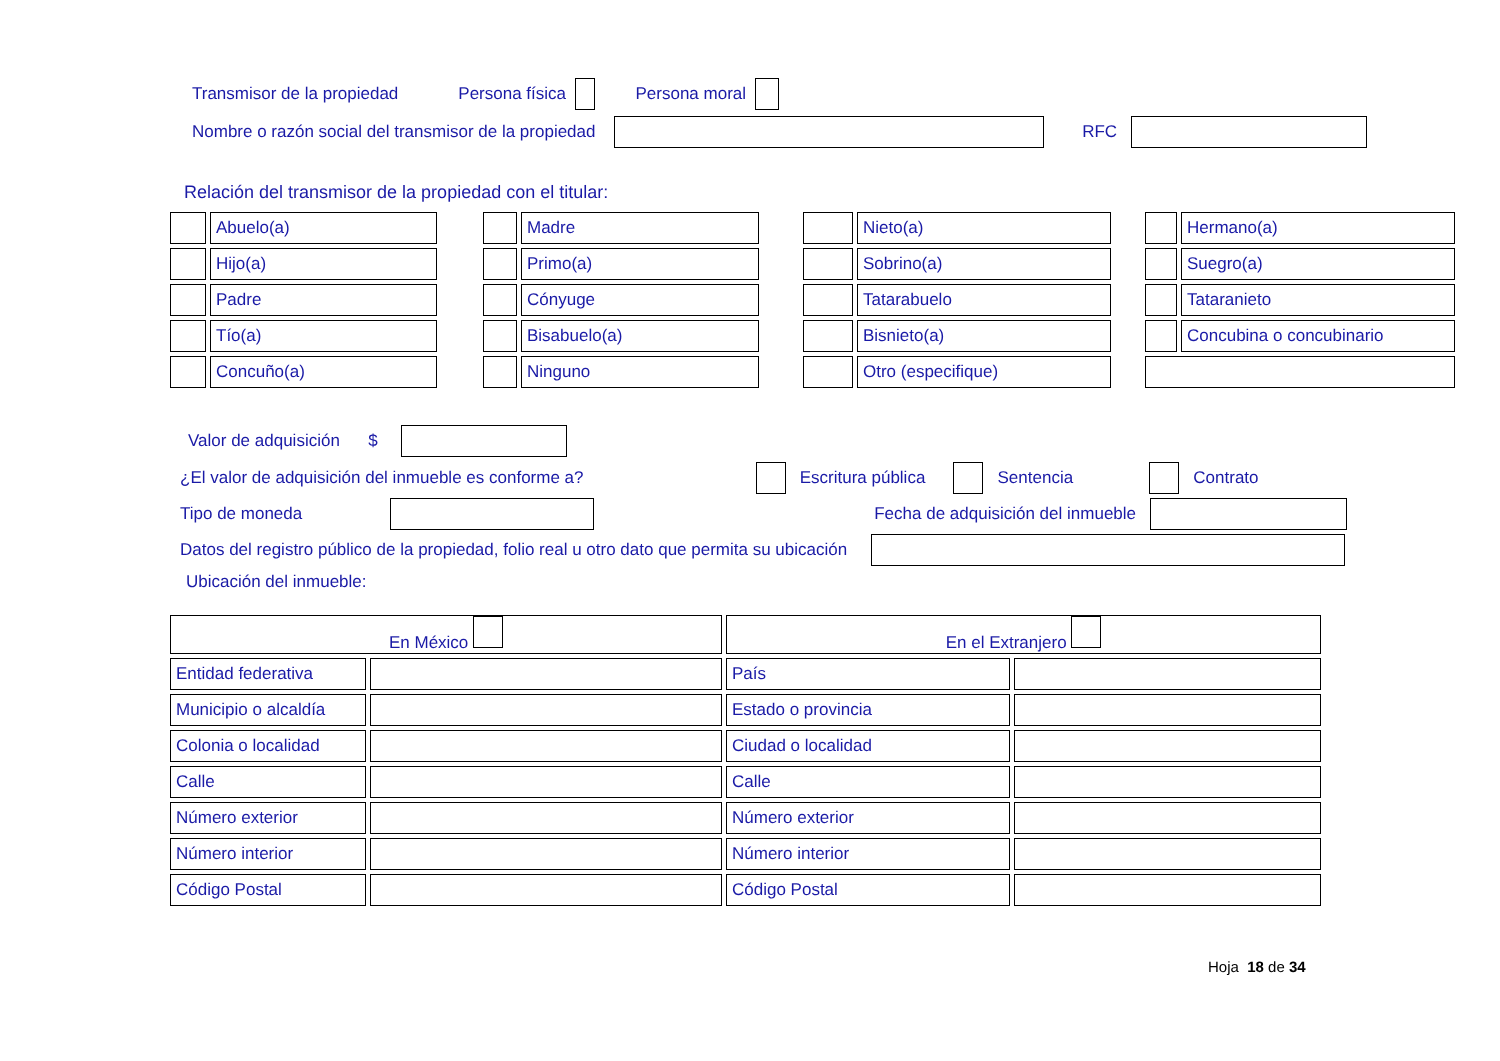Transmisor de la propiedad Persona física Persona moral
Nombre o razón social del transmisor de la propiedad RFC
Relación del transmisor de la propiedad con el titular:
| | Abuelo(a) | | | Madre | | | Nieto(a) | | | Hermano(a) |
| | Hijo(a) | | | Primo(a) | | | Sobrino(a) | | | Suegro(a) |
| | Padre | | | Cónyuge | | | Tatarabuelo | | | Tataranieto |
| | Tío(a) | | | Bisabuelo(a) | | | Bisnieto(a) | | | Concubina o concubinario |
| | Concuño(a) | | | Ninguno | | | Otro (especifique) | | | |
Valor de adquisición $
¿El valor de adquisición del inmueble es conforme a? Escritura pública Sentencia Contrato
Tipo de moneda Fecha de adquisición del inmueble
Datos del registro público de la propiedad, folio real u otro dato que permita su ubicación
Ubicación del inmueble:
| En México | | En el Extranjero | |
| Entidad federativa | | País | |
| Municipio o alcaldía | | Estado o provincia | |
| Colonia o localidad | | Ciudad o localidad | |
| Calle | | Calle | |
| Número exterior | | Número exterior | |
| Número interior | | Número interior | |
| Código Postal | | Código Postal | |
Hoja 18 de 34